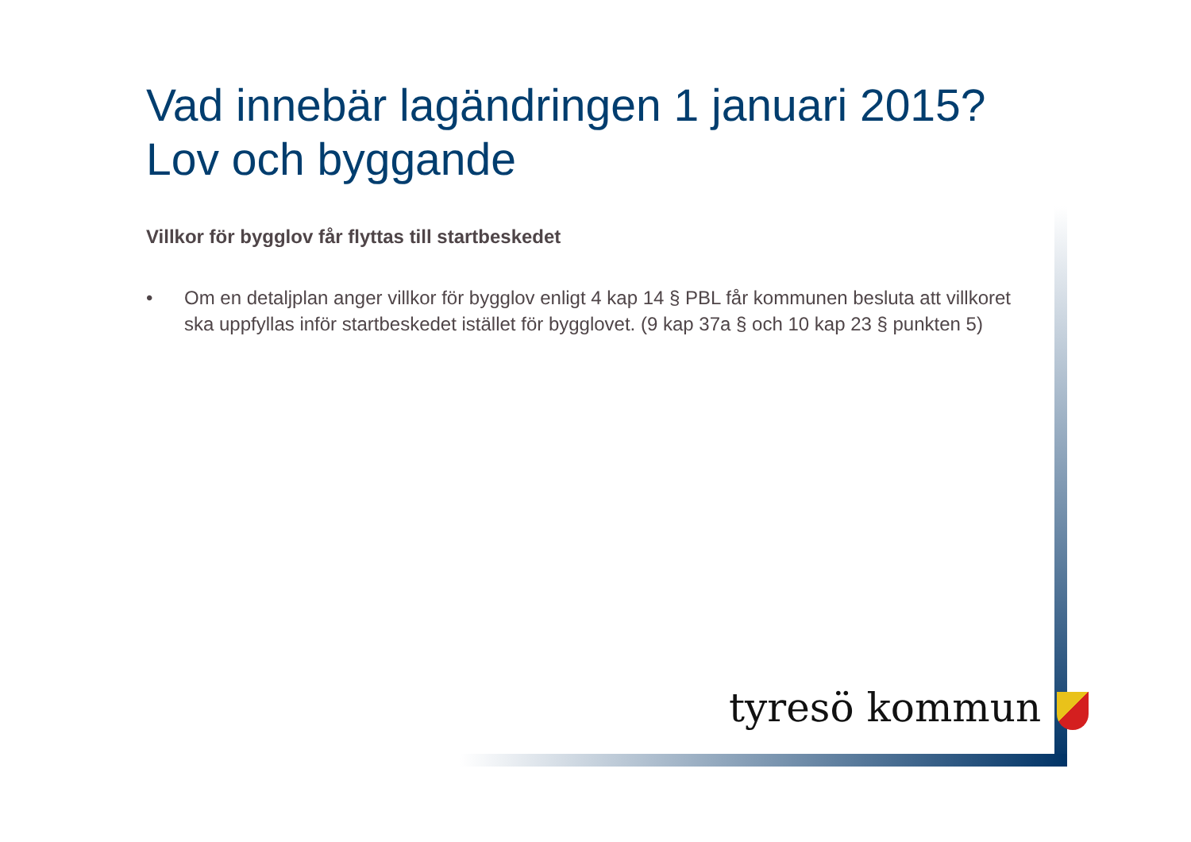Vad innebär lagändringen 1 januari 2015?
Lov och byggande
Villkor för bygglov får flyttas till startbeskedet
• Om en detaljplan anger villkor för bygglov enligt 4 kap 14 § PBL får kommunen besluta att villkoret ska uppfyllas inför startbeskedet istället för bygglovet. (9 kap 37a § och 10 kap 23 § punkten 5)
tyresö kommun